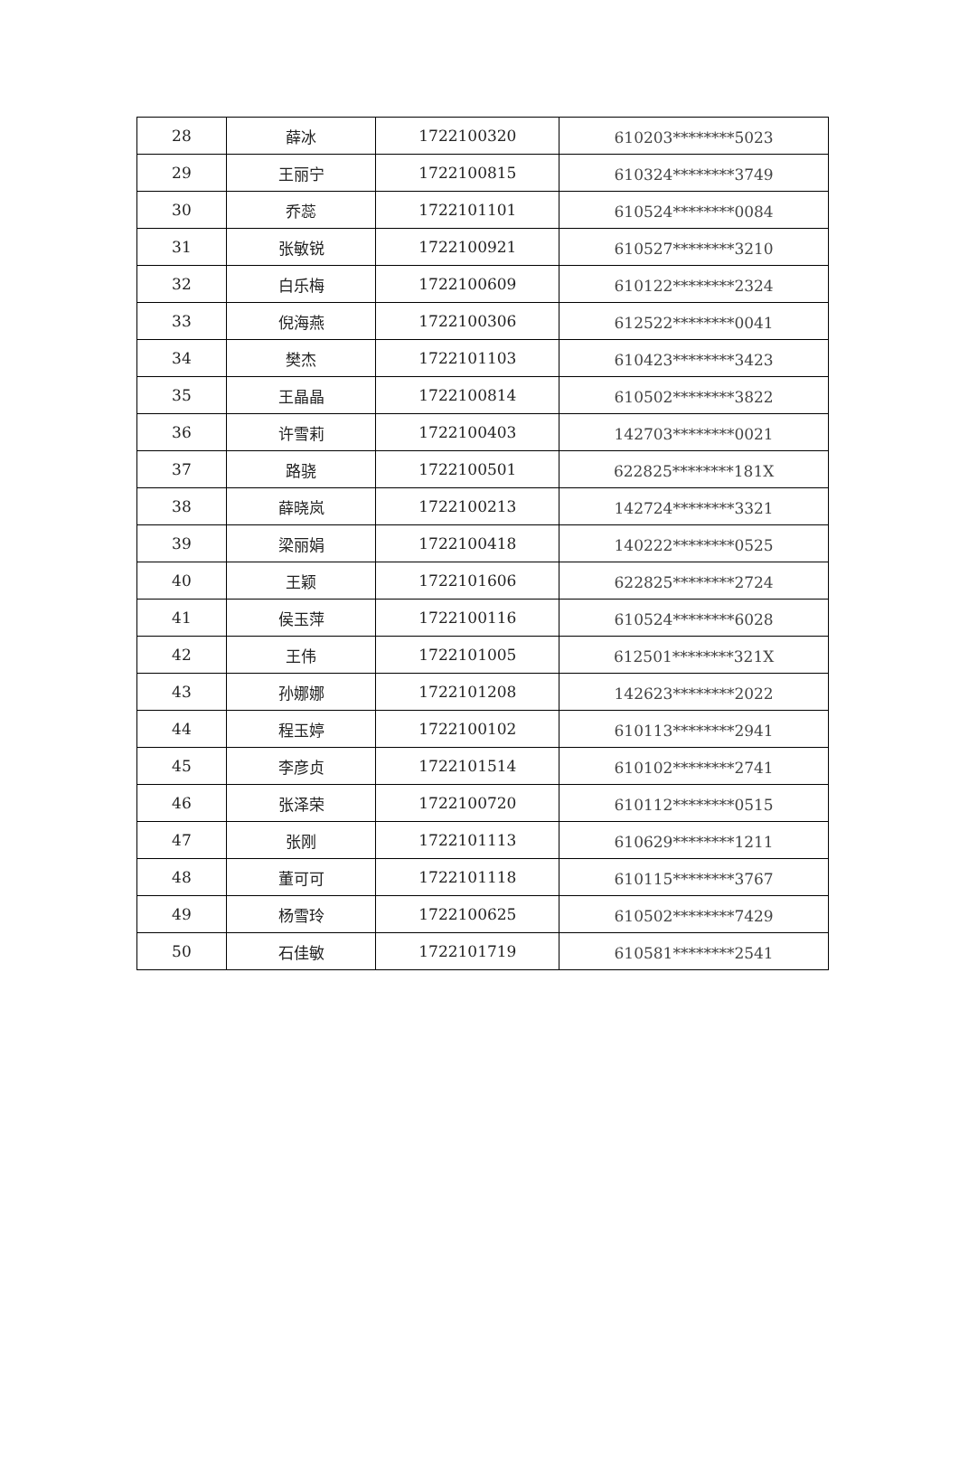| 28 | 薛冰 | 1722100320 | 610203********5023 |
| 29 | 王丽宁 | 1722100815 | 610324********3749 |
| 30 | 乔蕊 | 1722101101 | 610524********0084 |
| 31 | 张敏锐 | 1722100921 | 610527********3210 |
| 32 | 白乐梅 | 1722100609 | 610122********2324 |
| 33 | 倪海燕 | 1722100306 | 612522********0041 |
| 34 | 樊杰 | 1722101103 | 610423********3423 |
| 35 | 王晶晶 | 1722100814 | 610502********3822 |
| 36 | 许雪莉 | 1722100403 | 142703********0021 |
| 37 | 路骁 | 1722100501 | 622825********181X |
| 38 | 薛晓岚 | 1722100213 | 142724********3321 |
| 39 | 梁丽娟 | 1722100418 | 140222********0525 |
| 40 | 王颖 | 1722101606 | 622825********2724 |
| 41 | 侯玉萍 | 1722100116 | 610524********6028 |
| 42 | 王伟 | 1722101005 | 612501********321X |
| 43 | 孙娜娜 | 1722101208 | 142623********2022 |
| 44 | 程玉婷 | 1722100102 | 610113********2941 |
| 45 | 李彦贞 | 1722101514 | 610102********2741 |
| 46 | 张泽荣 | 1722100720 | 610112********0515 |
| 47 | 张刚 | 1722101113 | 610629********1211 |
| 48 | 董可可 | 1722101118 | 610115********3767 |
| 49 | 杨雪玲 | 1722100625 | 610502********7429 |
| 50 | 石佳敏 | 1722101719 | 610581********2541 |